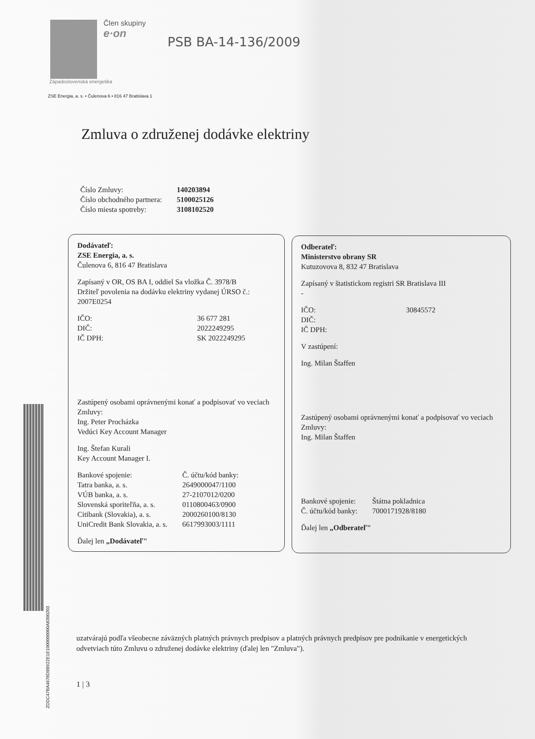Člen skupiny
e·on
PSB BA-14-136/2009
Západoslovenská energetika
ZSE Energia, a. s. • Čulenova 6 • 816 47 Bratislava 1
Zmluva o združenej dodávke elektriny
| Číslo Zmluvy: | 140203894 |
| Číslo obchodného partnera: | 5100025126 |
| Číslo miesta spotreby: | 3108102520 |
Dodávateľ:
ZSE Energia, a. s.
Čulenova 6, 816 47 Bratislava
Zapísaný v OR, OS BA I, oddiel Sa vložka Č. 3978/B
Držiteľ povolenia na dodávku elektriny vydanej ÚRSO č.: 2007E0254
| IČO: | 36 677 281 |
| DIČ: | 2022249295 |
| IČ DPH: | SK 2022249295 |
Zastúpený osobami oprávnenými konať a podpisovať vo veciach Zmluvy:
Ing. Peter Procházka
Vedúci Key Account Manager
Ing. Štefan Kurali
Key Account Manager I.
| Bankové spojenie: | Č. účtu/kód banky: |
| Tatra banka, a. s. | 2649000047/1100 |
| VÚB banka, a. s. | 27-2107012/0200 |
| Slovenská sporiteľňa, a. s. | 0110800463/0900 |
| Citibank (Slovakia), a. s. | 2000260100/8130 |
| UniCredit Bank Slovakia, a. s. | 6617993003/1111 |
Ďalej len „Dodávateľ"
Odberateľ:
Ministerstvo obrany SR
Kutuzovova 8, 832 47 Bratislava
Zapísaný v štatistickom registri SR Bratislava III
-
| IČO: | 30845572 |
| DIČ: | |
| IČ DPH: | |
V zastúpení:
Ing. Milan Štaffen
Zastúpený osobami oprávnenými konať a podpisovať vo veciach Zmluvy:
Ing. Milan Štaffen
| Bankové spojenie: | Štátna pokladnica |
| Č. účtu/kód banky: | 7000171928/8180 |
Ďalej len „Odberateľ"
ZDDC47BA4678D9B922E1E1000000000A8300203
uzatvárajú podľa všeobecne záväzných platných právnych predpisov a platných právnych predpisov pre podnikanie v energetických odvetviach túto Zmluvu o združenej dodávke elektriny (ďalej len "Zmluva").
1 | 3